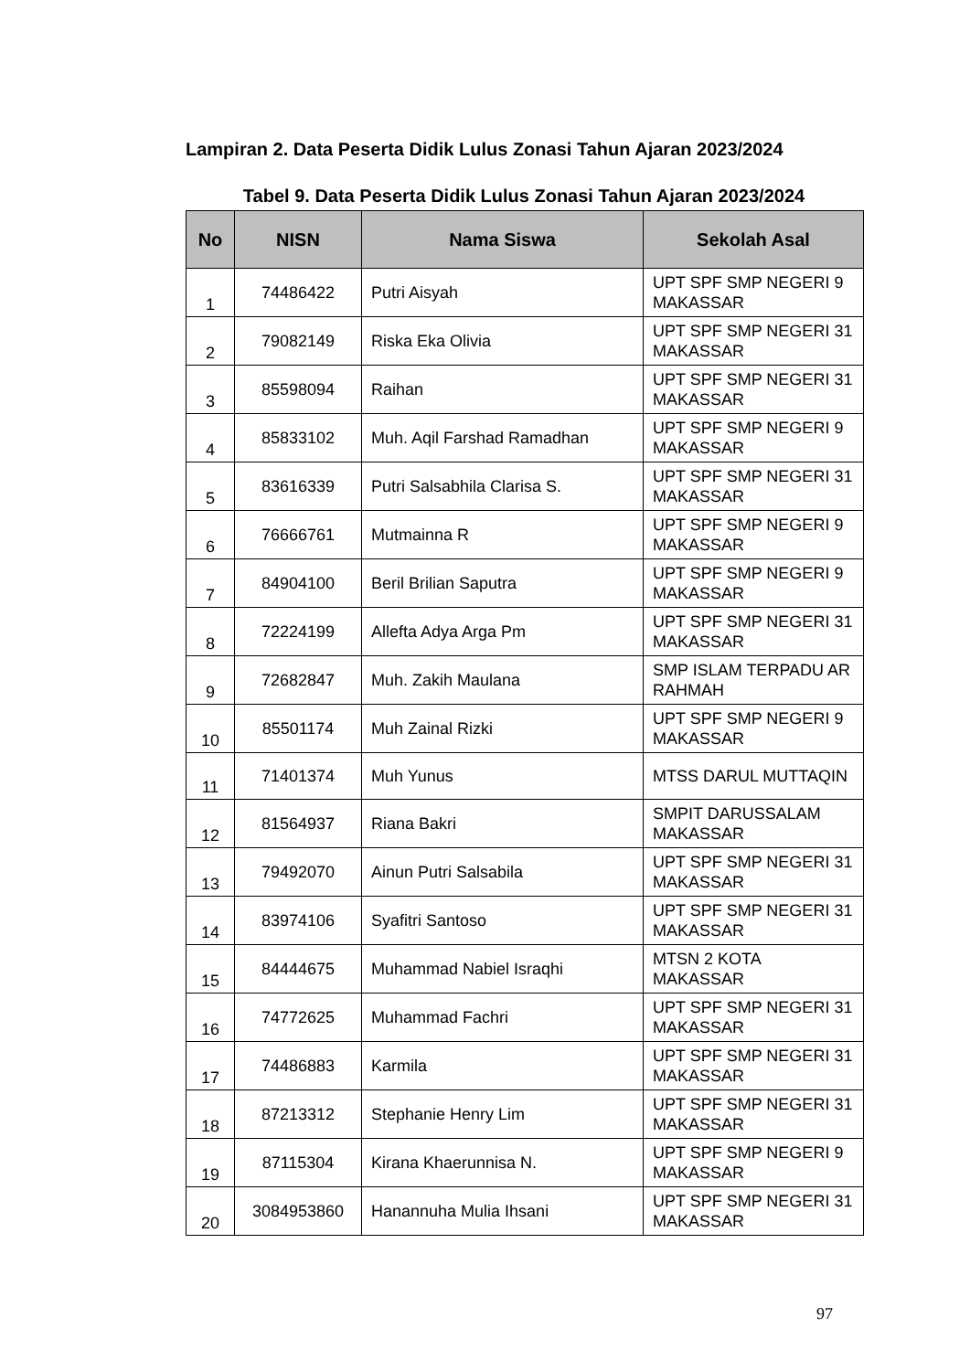Lampiran 2. Data Peserta Didik Lulus Zonasi Tahun Ajaran 2023/2024
Tabel 9. Data Peserta Didik Lulus Zonasi Tahun Ajaran 2023/2024
| No | NISN | Nama Siswa | Sekolah Asal |
| --- | --- | --- | --- |
| 1 | 74486422 | Putri Aisyah | UPT SPF SMP NEGERI 9 MAKASSAR |
| 2 | 79082149 | Riska Eka Olivia | UPT SPF SMP NEGERI 31 MAKASSAR |
| 3 | 85598094 | Raihan | UPT SPF SMP NEGERI 31 MAKASSAR |
| 4 | 85833102 | Muh. Aqil Farshad Ramadhan | UPT SPF SMP NEGERI 9 MAKASSAR |
| 5 | 83616339 | Putri Salsabhila Clarisa S. | UPT SPF SMP NEGERI 31 MAKASSAR |
| 6 | 76666761 | Mutmainna R | UPT SPF SMP NEGERI 9 MAKASSAR |
| 7 | 84904100 | Beril Brilian Saputra | UPT SPF SMP NEGERI 9 MAKASSAR |
| 8 | 72224199 | Allefta Adya Arga Pm | UPT SPF SMP NEGERI 31 MAKASSAR |
| 9 | 72682847 | Muh. Zakih Maulana | SMP ISLAM TERPADU AR RAHMAH |
| 10 | 85501174 | Muh Zainal Rizki | UPT SPF SMP NEGERI 9 MAKASSAR |
| 11 | 71401374 | Muh Yunus | MTSS DARUL MUTTAQIN |
| 12 | 81564937 | Riana Bakri | SMPIT DARUSSALAM MAKASSAR |
| 13 | 79492070 | Ainun Putri Salsabila | UPT SPF SMP NEGERI 31 MAKASSAR |
| 14 | 83974106 | Syafitri Santoso | UPT SPF SMP NEGERI 31 MAKASSAR |
| 15 | 84444675 | Muhammad Nabiel Israqhi | MTSN 2 KOTA MAKASSAR |
| 16 | 74772625 | Muhammad Fachri | UPT SPF SMP NEGERI 31 MAKASSAR |
| 17 | 74486883 | Karmila | UPT SPF SMP NEGERI 31 MAKASSAR |
| 18 | 87213312 | Stephanie Henry Lim | UPT SPF SMP NEGERI 31 MAKASSAR |
| 19 | 87115304 | Kirana Khaerunnisa N. | UPT SPF SMP NEGERI 9 MAKASSAR |
| 20 | 3084953860 | Hanannuha Mulia Ihsani | UPT SPF SMP NEGERI 31 MAKASSAR |
97